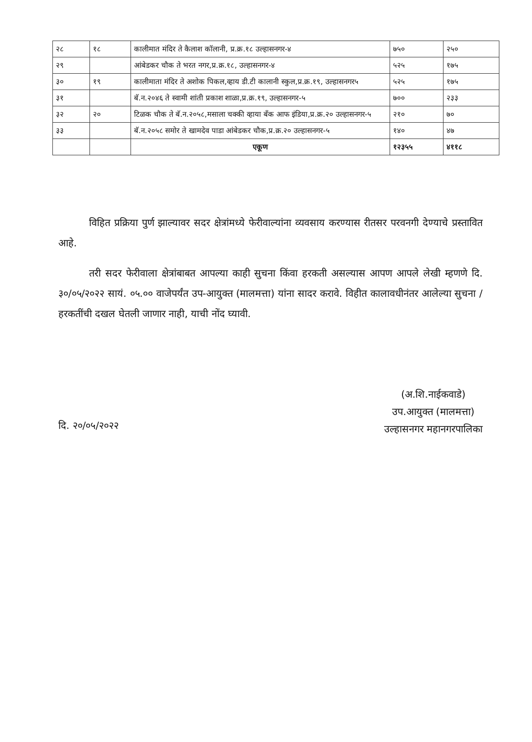| २८ | १८ | कालीमात मंदिर ते कैलाश कॉलानी, प्र.क्र.१८ उल्हासनगर-४ | ७५० | २५० |
| २९ | | आंबेडकर चौक ते भरत नगर,प्र.क्र.१८, उल्हासनगर-४ | ५२५ | १७५ |
| ३० | १९ | कालीमाता मंदिर ते अशोक पिकल,व्हाय डी.टी कालानी स्कुल,प्र.क्र.१९, उल्हासनगर५ | ५२५ | १७५ |
| ३१ | | बॅ.न.२०४६ ते स्वामी शांती प्रकाश शाळा,प्र.क्र.१९, उल्हासनगर-५ | ७०० | २३३ |
| ३२ | २० | टिळक चौक ते बॅ.न.२०५८,मसाला चक्की व्हाया बँक आफ इंडिया,प्र.क्र.२० उल्हासनगर-५ | २१० | ७० |
| ३३ | | बॅ.न.२०५८ समोर ते खामदेव पाडा आंबेडकर चौक,प्र.क्र.२० उल्हासनगर-५ | १४० | ४७ |
| | | एकूण | १२३५५ | ४११८ |
विहित प्रक्रिया पुर्ण झाल्यावर सदर क्षेत्रांमध्ये फेरीवाल्यांना व्यवसाय करण्यास रीतसर परवनगी देण्याचे प्रस्तावित आहे.
तरी सदर फेरीवाला क्षेत्रांबाबत आपल्या काही सुचना किंवा हरकती असल्यास आपण आपले लेखी म्हणणे दि. ३०/०५/२०२२ सायं. ०५.०० वाजेपर्यंत उप-आयुक्त (मालमत्ता) यांना सादर करावे. विहीत कालावधीनंतर आलेल्या सुचना / हरकतींची दखल घेतली जाणार नाही, याची नोंद घ्यावी.
(अ.शि.नाईकवाडे)
उप.आयुक्त (मालमत्ता)
उल्हासनगर महानगरपालिका
दि. २०/०५/२०२२